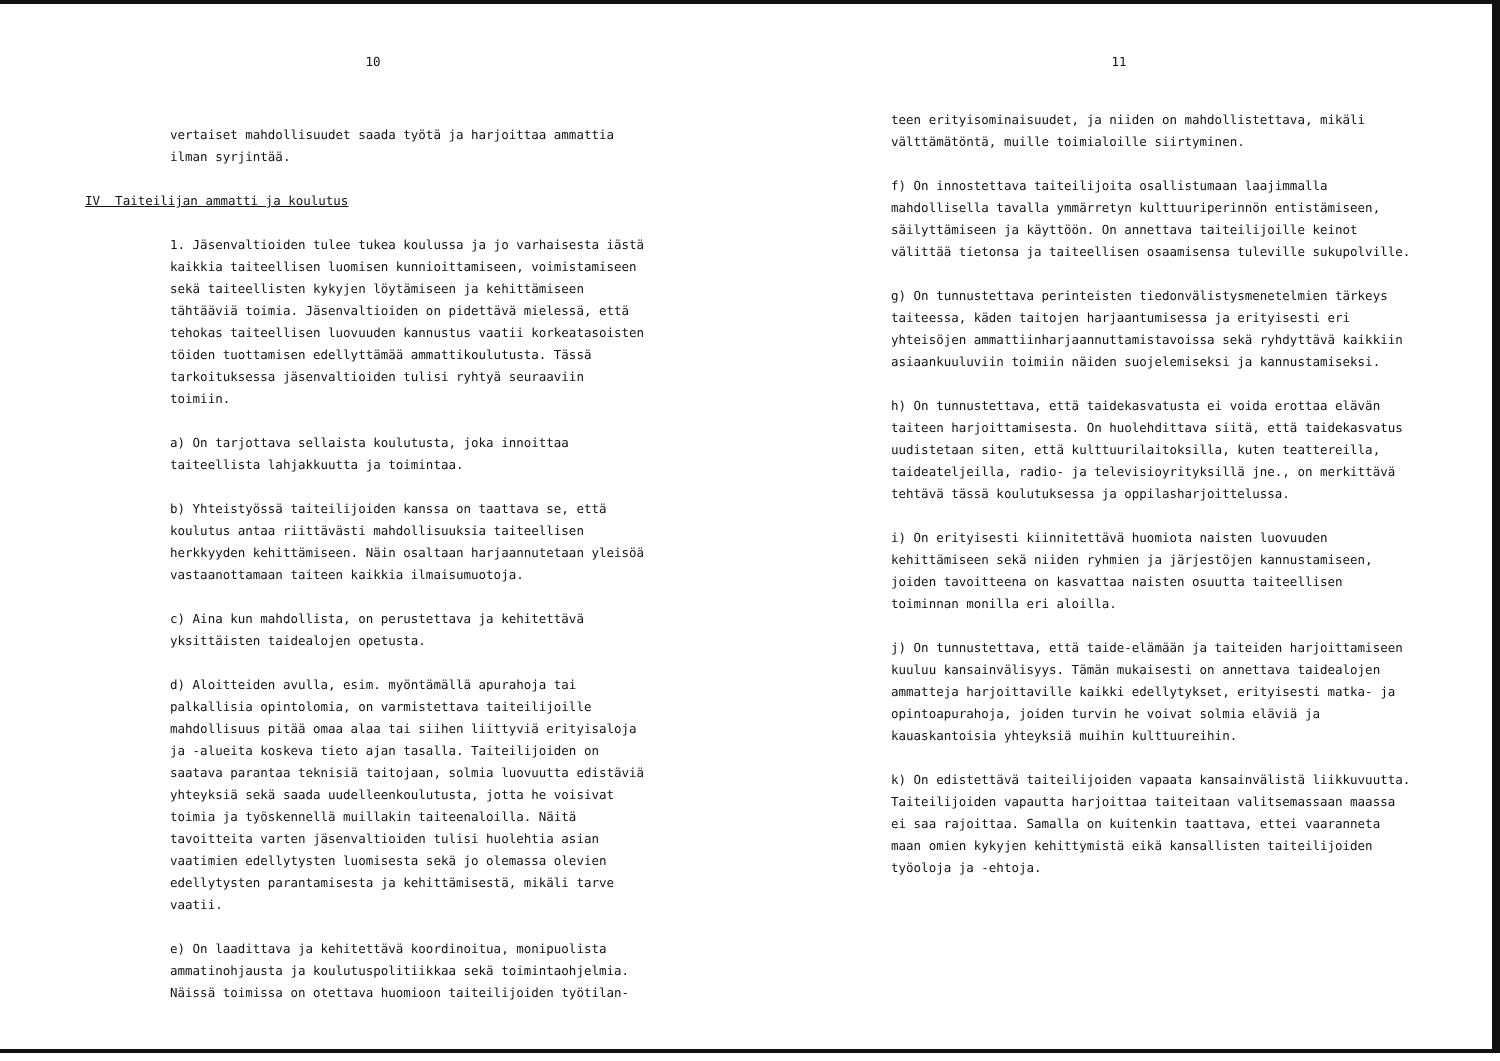10
vertaiset mahdollisuudet saada työtä ja harjoittaa ammattia ilman syrjintää.
IV Taiteilijan ammatti ja koulutus
1. Jäsenvaltioiden tulee tukea koulussa ja jo varhaisesta iästä kaikkia taiteellisen luomisen kunnioittamiseen, voimistamiseen sekä taiteellisten kykyjen löytämiseen ja kehittämiseen tähtääviä toimia. Jäsenvaltioiden on pidettävä mielessä, että tehokas taiteellisen luovuuden kannustus vaatii korkeatasoisten töiden tuottamisen edellyttämää ammattikoulutusta. Tässä tarkoituksessa jäsenvaltioiden tulisi ryhtyä seuraaviin toimiin.
a) On tarjottava sellaista koulutusta, joka innoittaa taiteellista lahjakkuutta ja toimintaa.
b) Yhteistyössä taiteilijoiden kanssa on taattava se, että koulutus antaa riittävästi mahdollisuuksia taiteellisen herkkyyden kehittämiseen. Näin osaltaan harjaannutetaan yleisöä vastaanottamaan taiteen kaikkia ilmaisumuotoja.
c) Aina kun mahdollista, on perustettava ja kehitettävä yksittäisten taidealojen opetusta.
d) Aloitteiden avulla, esim. myöntämällä apurahoja tai palkallisia opintolomia, on varmistettava taiteilijoille mahdollisuus pitää omaa alaa tai siihen liittyviä erityisaloja ja -alueita koskeva tieto ajan tasalla. Taiteilijoiden on saatava parantaa teknisiä taitojaan, solmia luovuutta edistäviä yhteyksiä sekä saada uudelleenkoulutusta, jotta he voisivat toimia ja työskennellä muillakin taiteenaloilla. Näitä tavoitteita varten jäsenvaltioiden tulisi huolehtia asian vaatimien edellytysten luomisesta sekä jo olemassa olevien edellytysten parantamisesta ja kehittämisestä, mikäli tarve vaatii.
e) On laadittava ja kehitettävä koordinoitua, monipuolista ammatinohjausta ja koulutuspolitiikkaa sekä toimintaohjelmia. Näissä toimissa on otettava huomioon taiteilijoiden työtilan-
11
teen erityisominaisuudet, ja niiden on mahdollistettava, mikäli välttämätöntä, muille toimialoille siirtyminen.
f) On innostettava taiteilijoita osallistumaan laajimmalla mahdollisella tavalla ymmärretyn kulttuuriperinnön entistämiseen, säilyttämiseen ja käyttöön. On annettava taiteilijoille keinot välittää tietonsa ja taiteellisen osaamisensa tuleville sukupolville.
g) On tunnustettava perinteisten tiedonvälistysmenetelmien tärkeys taiteessa, käden taitojen harjaantumisessa ja erityisesti eri yhteisöjen ammattiinharjaannuttamistavoissa sekä ryhdyttävä kaikkiin asiaankuuluviin toimiin näiden suojelemiseksi ja kannustamiseksi.
h) On tunnustettava, että taidekasvatusta ei voida erottaa elävän taiteen harjoittamisesta. On huolehdittava siitä, että taidekasvatus uudistetaan siten, että kulttuurilaitoksilla, kuten teattereilla, taideateljeilla, radio- ja televisioyrityksillä jne., on merkittävä tehtävä tässä koulutuksessa ja oppilasharjoittelussa.
i) On erityisesti kiinnitettävä huomiota naisten luovuuden kehittämiseen sekä niiden ryhmien ja järjestöjen kannustamiseen, joiden tavoitteena on kasvattaa naisten osuutta taiteellisen toiminnan monilla eri aloilla.
j) On tunnustettava, että taide-elämään ja taiteiden harjoittamiseen kuuluu kansainvälisyys. Tämän mukaisesti on annettava taidealojen ammatteja harjoittaville kaikki edellytykset, erityisesti matka- ja opintoapurahoja, joiden turvin he voivat solmia eläviä ja kauaskantoisia yhteyksiä muihin kulttuureihin.
k) On edistettävä taiteilijoiden vapaata kansainvälistä liikkuvuutta. Taiteilijoiden vapautta harjoittaa taiteitaan valitsemassaan maassa ei saa rajoittaa. Samalla on kuitenkin taattava, ettei vaaranneta maan omien kykyjen kehittymistä eikä kansallisten taiteilijoiden työoloja ja -ehtoja.